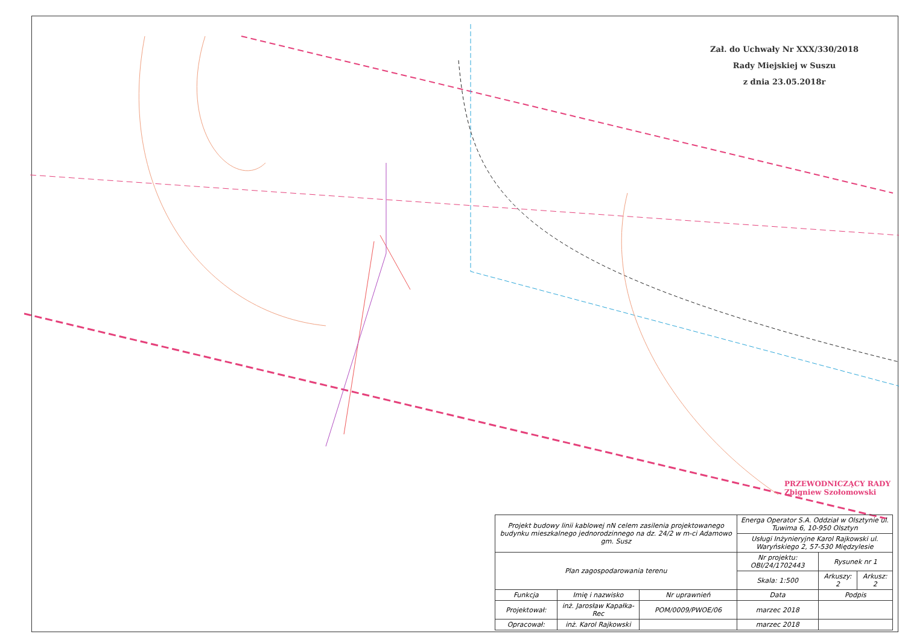Zał. do Uchwały Nr XXX/330/2018
Rady Miejskiej w Suszu
z dnia 23.05.2018r
PRZEWODNICZĄCY RADY
Zbigniew Szołomowski
| Projekt budowy linii kablowej nN celem zasilenia projektowanego budynku mieszkalnego jednorodzinnego na dz. 24/2 w m-ci Adamowo gm. Susz | | | Energa Operator S.A. Oddział w Olsztynie ul. Tuwima 6, 10-950 Olsztyn | | |
| | | | Usługi Inżynieryjne Karol Rajkowski ul. Waryńskiego 2, 57-530 Międzylesie | | |
| Plan zagospodarowania terenu | | | Nr projektu: OBI/24/1702443 | Rysunek nr 1 | |
| | | | Skala: 1:500 | Arkuszy: 2 | Arkusz: 2 |
| Funkcja | Imię i nazwisko | Nr uprawnień | Data | Podpis | |
| Projektował: | inż. Jarosław Kapałka-Rec | POM/0009/PWOE/06 | marzec 2018 | | |
| Opracował: | inż. Karol Rajkowski | | marzec 2018 | | |